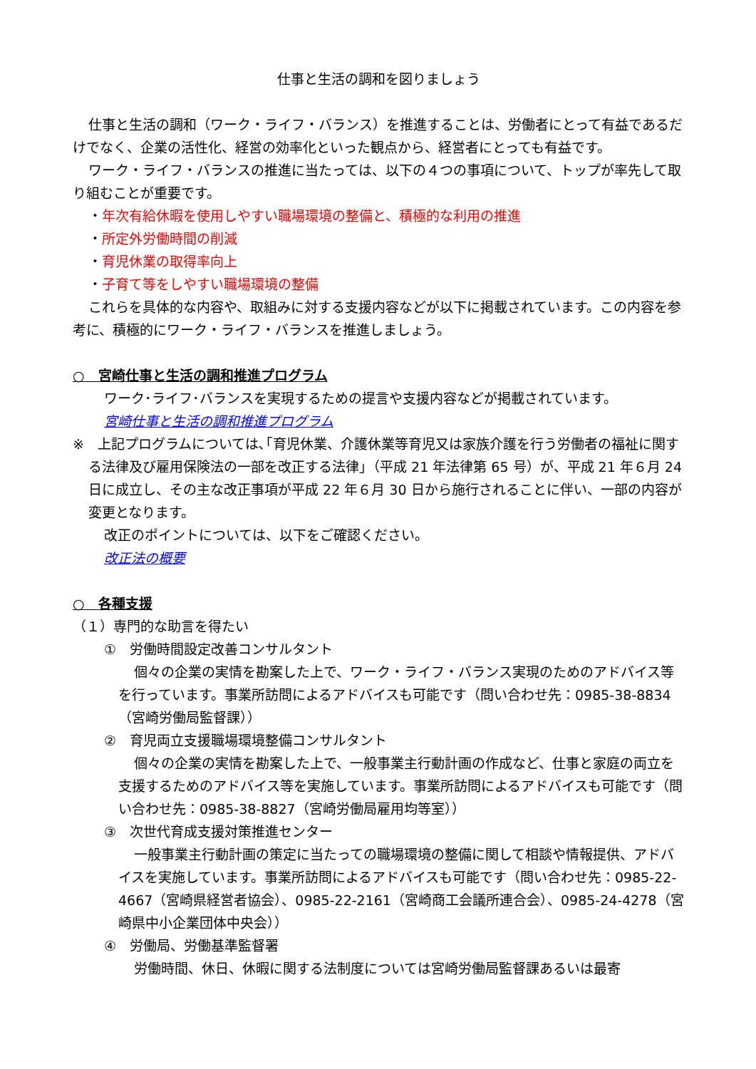仕事と生活の調和を図りましょう
仕事と生活の調和（ワーク・ライフ・バランス）を推進することは、労働者にとって有益であるだけでなく、企業の活性化、経営の効率化といった観点から、経営者にとっても有益です。
ワーク・ライフ・バランスの推進に当たっては、以下の４つの事項について、トップが率先して取り組むことが重要です。
・年次有給休暇を使用しやすい職場環境の整備と、積極的な利用の推進
・所定外労働時間の削減
・育児休業の取得率向上
・子育て等をしやすい職場環境の整備
これらを具体的な内容や、取組みに対する支援内容などが以下に掲載されています。この内容を参考に、積極的にワーク・ライフ・バランスを推進しましょう。
○　宮崎仕事と生活の調和推進プログラム
ワーク･ライフ･バランスを実現するための提言や支援内容などが掲載されています。
宮崎仕事と生活の調和推進プログラム
※　上記プログラムについては､｢育児休業、介護休業等育児又は家族介護を行う労働者の福祉に関する法律及び雇用保険法の一部を改正する法律｣（平成 21 年法律第 65 号）が、平成 21 年６月 24 日に成立し、その主な改正事項が平成 22 年６月 30 日から施行されることに伴い、一部の内容が変更となります。
改正のポイントについては、以下をご確認ください。
改正法の概要
○　各種支援
（１）専門的な助言を得たい
①　労働時間設定改善コンサルタント
個々の企業の実情を勘案した上で、ワーク・ライフ・バランス実現のためのアドバイス等を行っています。事業所訪問によるアドバイスも可能です（問い合わせ先：0985-38-8834（宮崎労働局監督課））
②　育児両立支援職場環境整備コンサルタント
個々の企業の実情を勘案した上で、一般事業主行動計画の作成など、仕事と家庭の両立を支援するためのアドバイス等を実施しています。事業所訪問によるアドバイスも可能です（問い合わせ先：0985-38-8827（宮崎労働局雇用均等室））
③　次世代育成支援対策推進センター
一般事業主行動計画の策定に当たっての職場環境の整備に関して相談や情報提供、アドバイスを実施しています。事業所訪問によるアドバイスも可能です（問い合わせ先：0985-22-4667（宮崎県経営者協会）、0985-22-2161（宮崎商工会議所連合会）、0985-24-4278（宮崎県中小企業団体中央会））
④　労働局、労働基準監督署
労働時間、休日、休暇に関する法制度については宮崎労働局監督課あるいは最寄